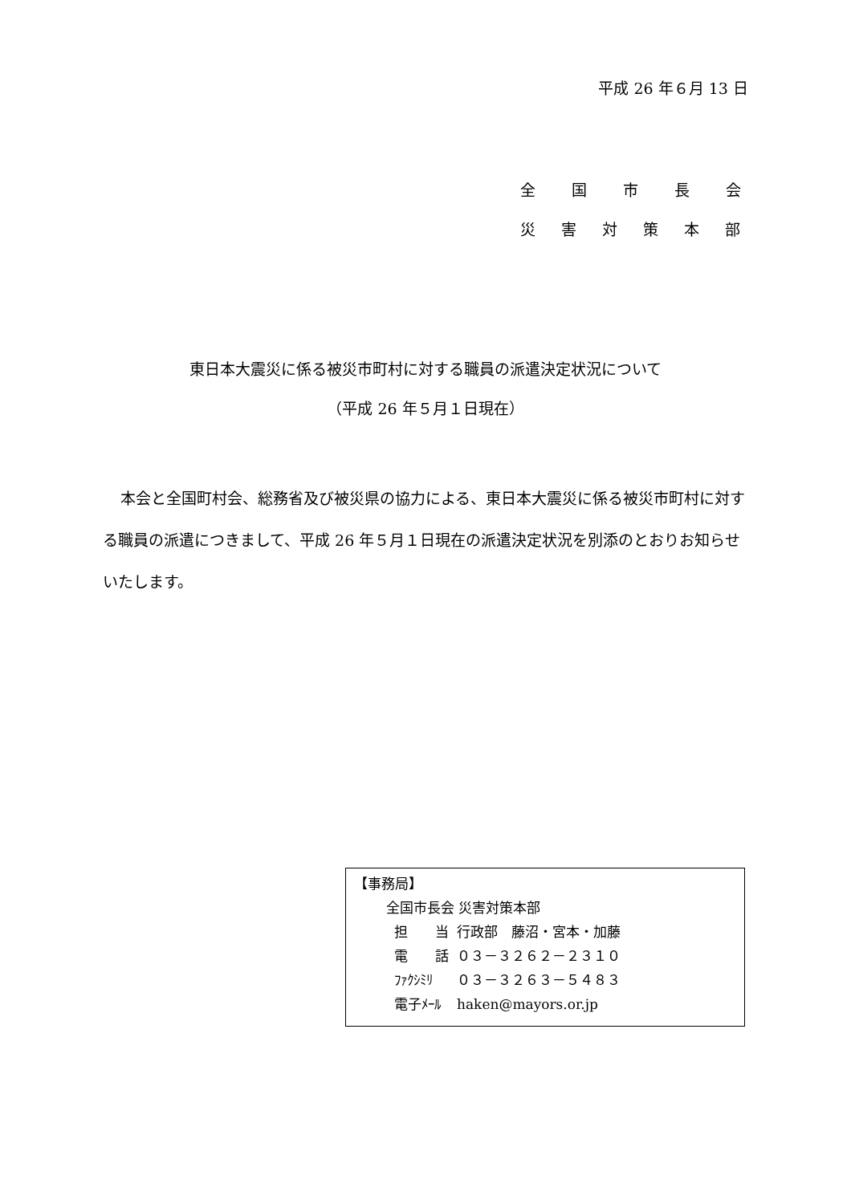平成 26 年６月 13 日
全　国　市　長　会
災 害 対 策 本 部
東日本大震災に係る被災市町村に対する職員の派遣決定状況について
（平成 26 年５月１日現在）
本会と全国町村会、総務省及び被災県の協力による、東日本大震災に係る被災市町村に対する職員の派遣につきまして、平成 26 年５月１日現在の派遣決定状況を別添のとおりお知らせいたします。
【事務局】
全国市長会 災害対策本部
| 担 当 | 行政部 藤沼・宮本・加藤 |
| 電 話 | ０３－３２６２－２３１０ |
| ﾌｧｸｼﾐﾘ | ０３－３２６３－５４８３ |
| 電子ﾒｰﾙ | haken@mayors.or.jp |